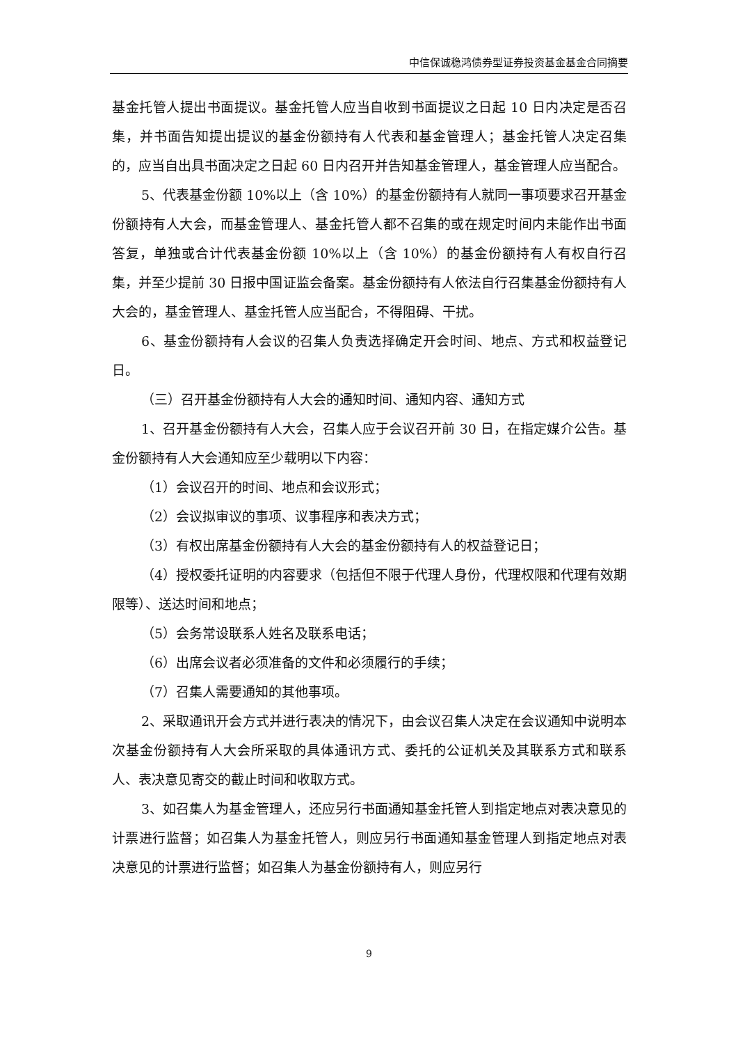中信保诚稳鸿债券型证券投资基金基金合同摘要
基金托管人提出书面提议。基金托管人应当自收到书面提议之日起 10 日内决定是否召集，并书面告知提出提议的基金份额持有人代表和基金管理人；基金托管人决定召集的，应当自出具书面决定之日起 60 日内召开并告知基金管理人，基金管理人应当配合。
5、代表基金份额 10%以上（含 10%）的基金份额持有人就同一事项要求召开基金份额持有人大会，而基金管理人、基金托管人都不召集的或在规定时间内未能作出书面答复，单独或合计代表基金份额 10%以上（含 10%）的基金份额持有人有权自行召集，并至少提前 30 日报中国证监会备案。基金份额持有人依法自行召集基金份额持有人大会的，基金管理人、基金托管人应当配合，不得阻碍、干扰。
6、基金份额持有人会议的召集人负责选择确定开会时间、地点、方式和权益登记日。
（三）召开基金份额持有人大会的通知时间、通知内容、通知方式
1、召开基金份额持有人大会，召集人应于会议召开前 30 日，在指定媒介公告。基金份额持有人大会通知应至少载明以下内容：
（1）会议召开的时间、地点和会议形式；
（2）会议拟审议的事项、议事程序和表决方式；
（3）有权出席基金份额持有人大会的基金份额持有人的权益登记日；
（4）授权委托证明的内容要求（包括但不限于代理人身份，代理权限和代理有效期限等）、送达时间和地点；
（5）会务常设联系人姓名及联系电话；
（6）出席会议者必须准备的文件和必须履行的手续；
（7）召集人需要通知的其他事项。
2、采取通讯开会方式并进行表决的情况下，由会议召集人决定在会议通知中说明本次基金份额持有人大会所采取的具体通讯方式、委托的公证机关及其联系方式和联系人、表决意见寄交的截止时间和收取方式。
3、如召集人为基金管理人，还应另行书面通知基金托管人到指定地点对表决意见的计票进行监督；如召集人为基金托管人，则应另行书面通知基金管理人到指定地点对表决意见的计票进行监督；如召集人为基金份额持有人，则应另行
9